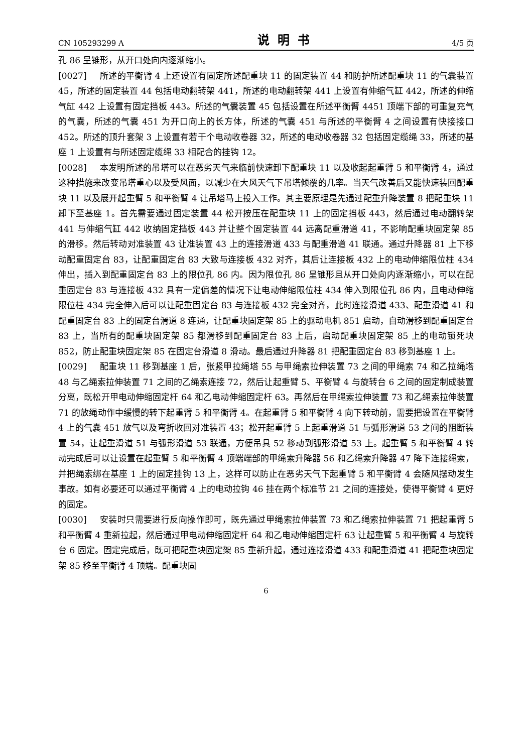CN 105293299 A 说明书 4/5 页
孔 86 呈锥形，从开口处向内逐渐缩小。
[0027] 所述的平衡臂 4 上还设置有固定所述配重块 11 的固定装置 44 和防护所述配重块 11 的气囊装置 45，所述的固定装置 44 包括电动翻转架 441，所述的电动翻转架 441 上设置有伸缩气缸 442，所述的伸缩气缸 442 上设置有固定挡板 443。所述的气囊装置 45 包括设置在所述平衡臂 4451 顶端下部的可重复充气的气囊，所述的气囊 451 为开口向上的长方体，所述的气囊 451 与所述的平衡臂 4 之间设置有快接接口 452。所述的顶升套架 3 上设置有若干个电动收卷器 32，所述的电动收卷器 32 包括固定缆绳 33，所述的基座 1 上设置有与所述固定缆绳 33 相配合的挂钩 12。
[0028] 本发明所述的吊塔可以在恶劣天气来临前快速卸下配重块 11 以及收起起重臂 5 和平衡臂 4，通过这种措施来改变吊塔重心以及受风面，以减少在大风天气下吊塔倾覆的几率。当天气改善后又能快速装回配重块 11 以及展开起重臂 5 和平衡臂 4 让吊塔马上投入工作。其主要原理是先通过配重升降装置 8 把配重块 11 卸下至基座 1。首先需要通过固定装置 44 松开按压在配重块 11 上的固定挡板 443，然后通过电动翻转架 441 与伸缩气缸 442 收纳固定挡板 443 并让整个固定装置 44 远离配重滑道 41，不影响配重块固定架 85 的滑移。然后转动对准装置 43 让准装置 43 上的连接滑道 433 与配重滑道 41 联通。通过升降器 81 上下移动配重固定台 83，让配重固定台 83 大致与连接板 432 对齐，其后让连接板 432 上的电动伸缩限位柱 434 伸出，插入到配重固定台 83 上的限位孔 86 内。因为限位孔 86 呈锥形且从开口处向内逐渐缩小，可以在配重固定台 83 与连接板 432 具有一定偏差的情况下让电动伸缩限位柱 434 伸入到限位孔 86 内，且电动伸缩限位柱 434 完全伸入后可以让配重固定台 83 与连接板 432 完全对齐，此时连接滑道 433、配重滑道 41 和配重固定台 83 上的固定台滑道 8 连通，让配重块固定架 85 上的驱动电机 851 启动，自动滑移到配重固定台 83 上，当所有的配重块固定架 85 都滑移到配重固定台 83 上后，启动配重块固定架 85 上的电动锁死块 852，防止配重块固定架 85 在固定台滑道 8 滑动。最后通过升降器 81 把配重固定台 83 移到基座 1 上。
[0029] 配重块 11 移到基座 1 后，张紧甲拉绳塔 55 与甲绳索拉伸装置 73 之间的甲绳索 74 和乙拉绳塔 48 与乙绳索拉伸装置 71 之间的乙绳索连接 72，然后让起重臂 5、平衡臂 4 与旋转台 6 之间的固定制成装置分离，既松开甲电动伸缩固定杆 64 和乙电动伸缩固定杆 63。再然后在甲绳索拉伸装置 73 和乙绳索拉伸装置 71 的放绳动作中缓慢的转下起重臂 5 和平衡臂 4。在起重臂 5 和平衡臂 4 向下转动前，需要把设置在平衡臂 4 上的气囊 451 放气以及弯折收回对准装置 43；松开起重臂 5 上起重滑道 51 与弧形滑道 53 之间的阻断装置 54，让起重滑道 51 与弧形滑道 53 联通，方便吊具 52 移动到弧形滑道 53 上。起重臂 5 和平衡臂 4 转动完成后可以让设置在起重臂 5 和平衡臂 4 顶端端部的甲绳索升降器 56 和乙绳索升降器 47 降下连接绳索，并把绳索绑在基座 1 上的固定挂钩 13 上，这样可以防止在恶劣天气下起重臂 5 和平衡臂 4 会随风摆动发生事故。如有必要还可以通过平衡臂 4 上的电动拉钩 46 挂在两个标准节 21 之间的连接处，使得平衡臂 4 更好的固定。
[0030] 安装时只需要进行反向操作即可，既先通过甲绳索拉伸装置 73 和乙绳索拉伸装置 71 把起重臂 5 和平衡臂 4 重新拉起，然后通过甲电动伸缩固定杆 64 和乙电动伸缩固定杆 63 让起重臂 5 和平衡臂 4 与旋转台 6 固定。固定完成后，既可把配重块固定架 85 重新升起，通过连接滑道 433 和配重滑道 41 把配重块固定架 85 移至平衡臂 4 顶端。配重块固
6